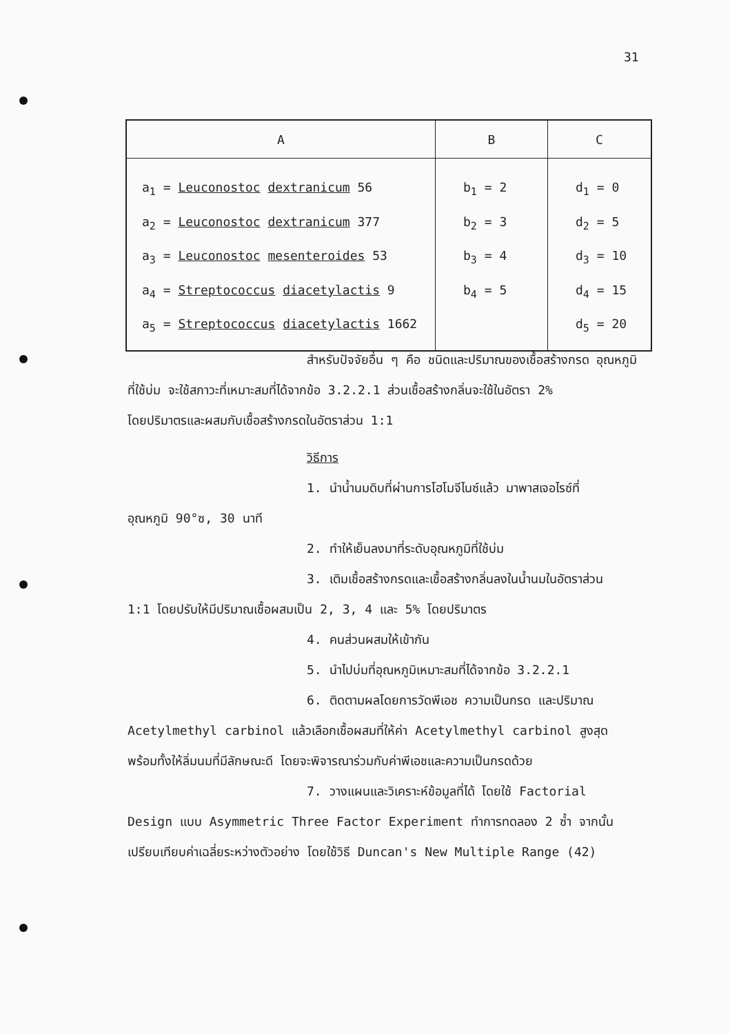31
| A | B | C |
| --- | --- | --- |
| a<sub>1</sub> = Leuconostoc dextranicum 56 a<sub>2</sub> = Leuconostoc dextranicum 377 a<sub>3</sub> = Leuconostoc mesenteroides 53 a<sub>4</sub> = Streptococcus diacetylactis 9 a<sub>5</sub> = Streptococcus diacetylactis 1662 | b<sub>1</sub> = 2 b<sub>2</sub> = 3 b<sub>3</sub> = 4 b<sub>4</sub> = 5 | d<sub>1</sub> = 0 d<sub>2</sub> = 5 d<sub>3</sub> = 10 d<sub>4</sub> = 15 d<sub>5</sub> = 20 |
สำหรับปัจจัยอื่น ๆ คือ ชนิดและปริมาณของเชื้อสร้างกรด อุณหภูมิ
ที่ใช้บ่ม จะใช้สภาวะที่เหมาะสมที่ได้จากข้อ 3.2.2.1 ส่วนเชื้อสร้างกลิ่นจะใช้ในอัตรา 2%
โดยปริมาตรและผสมกับเชื้อสร้างกรดในอัตราส่วน 1:1
วิธีการ
1. นำน้ำนมดิบที่ผ่านการโฮโมจีไนซ์แล้ว มาพาสเจอไรซ์ที่
อุณหภูมิ 90°ซ, 30 นาที
2. ทำให้เย็นลงมาที่ระดับอุณหภูมิที่ใช้บ่ม
3. เติมเชื้อสร้างกรดและเชื้อสร้างกลิ่นลงในน้ำนมในอัตราส่วน
1:1 โดยปรับให้มีปริมาณเชื้อผสมเป็น 2, 3, 4 และ 5% โดยปริมาตร
4. คนส่วนผสมให้เข้ากัน
5. นำไปบ่มที่อุณหภูมิเหมาะสมที่ได้จากข้อ 3.2.2.1
6. ติดตามผลโดยการวัดพีเอช ความเป็นกรด และปริมาณ
Acetylmethyl carbinol แล้วเลือกเชื้อผสมที่ให้ค่า Acetylmethyl carbinol สูงสุด
พร้อมทั้งให้ลิ่มนมที่มีลักษณะดี โดยจะพิจารณาร่วมกับค่าพีเอชและความเป็นกรดด้วย
7. วางแผนและวิเคราะห์ข้อมูลที่ได้ โดยใช้ Factorial
Design แบบ Asymmetric Three Factor Experiment ทำการทดลอง 2 ซ้ำ จากนั้น
เปรียบเทียบค่าเฉลี่ยระหว่างตัวอย่าง โดยใช้วิธี Duncan's New Multiple Range (42)